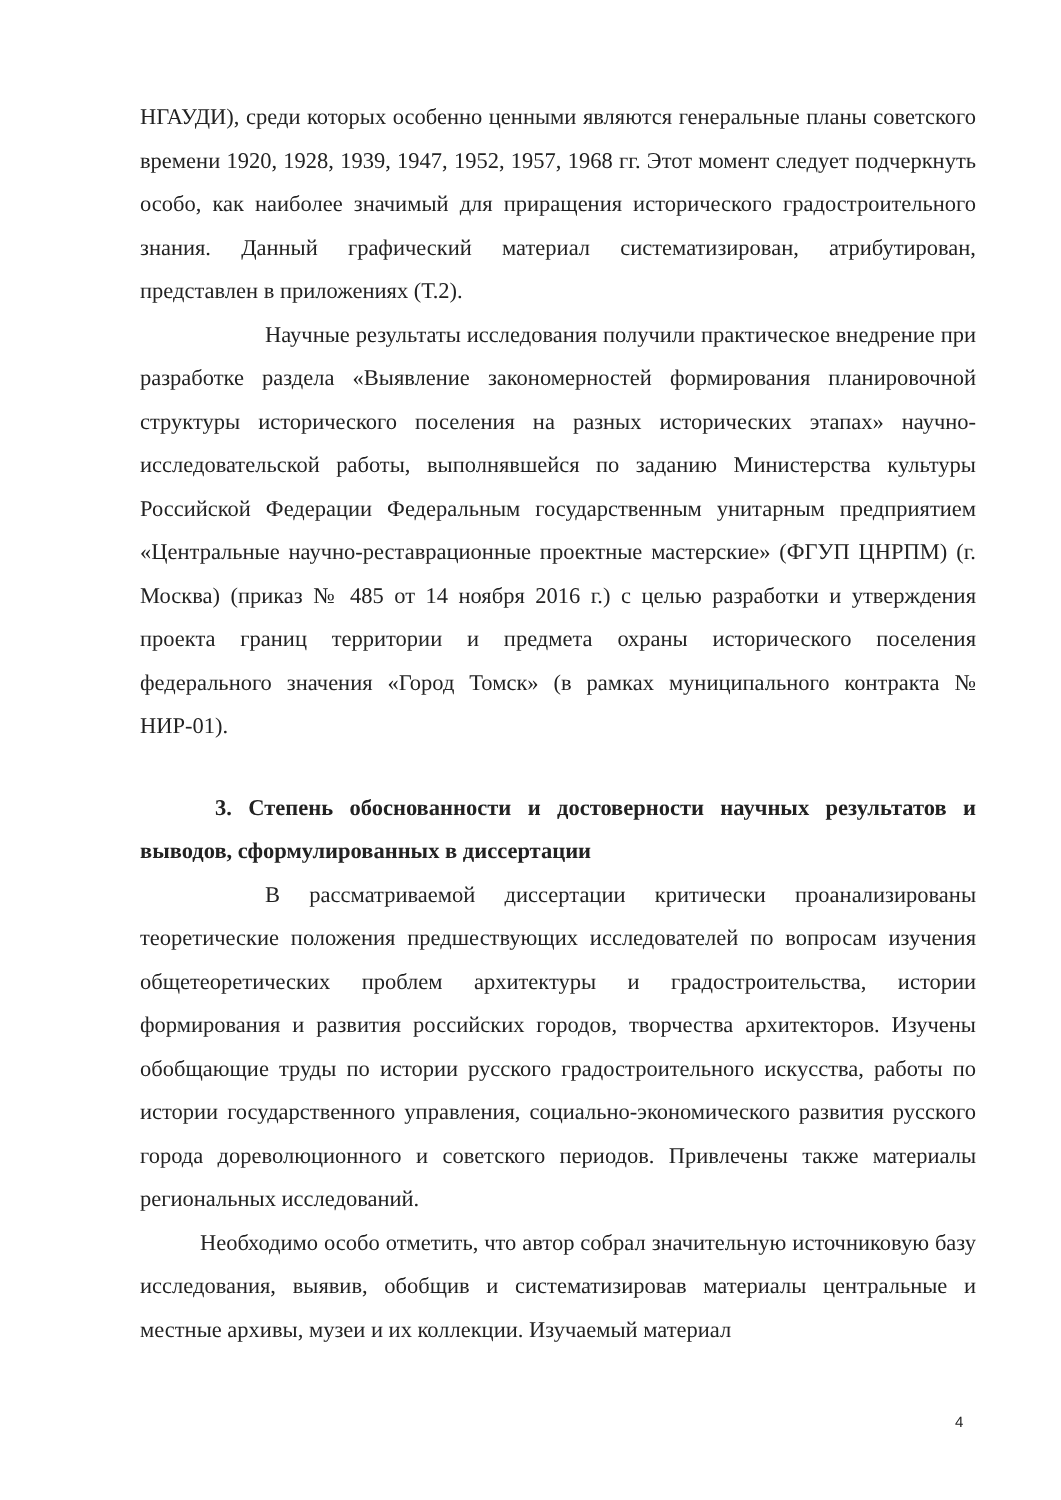НГАУДИ), среди которых особенно ценными являются генеральные планы советского времени 1920, 1928, 1939, 1947, 1952, 1957, 1968 гг. Этот момент следует подчеркнуть особо, как наиболее значимый для приращения исторического градостроительного знания. Данный графический материал систематизирован, атрибутирован, представлен в приложениях (Т.2).
Научные результаты исследования получили практическое внедрение при разработке раздела «Выявление закономерностей формирования планировочной структуры исторического поселения на разных исторических этапах» научно-исследовательской работы, выполнявшейся по заданию Министерства культуры Российской Федерации Федеральным государственным унитарным предприятием «Центральные научно-реставрационные проектные мастерские» (ФГУП ЦНРПМ) (г. Москва) (приказ № 485 от 14 ноября 2016 г.) с целью разработки и утверждения проекта границ территории и предмета охраны исторического поселения федерального значения «Город Томск» (в рамках муниципального контракта № НИР-01).
3. Степень обоснованности и достоверности научных результатов и выводов, сформулированных в диссертации
В рассматриваемой диссертации критически проанализированы теоретические положения предшествующих исследователей по вопросам изучения общетеоретических проблем архитектуры и градостроительства, истории формирования и развития российских городов, творчества архитекторов. Изучены обобщающие труды по истории русского градостроительного искусства, работы по истории государственного управления, социально-экономического развития русского города дореволюционного и советского периодов. Привлечены также материалы региональных исследований.
Необходимо особо отметить, что автор собрал значительную источниковую базу исследования, выявив, обобщив и систематизировав материалы центральные и местные архивы, музеи и их коллекции. Изучаемый материал
4